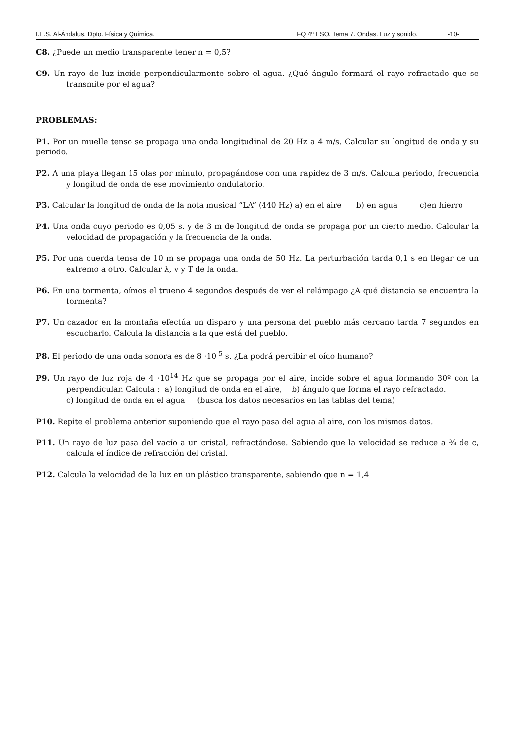I.E.S. Al-Ándalus. Dpto. Física y Química. FQ 4º ESO. Tema 7. Ondas. Luz y sonido. -10-
C8. ¿Puede un medio transparente tener n = 0,5?
C9. Un rayo de luz incide perpendicularmente sobre el agua. ¿Qué ángulo formará el rayo refractado que se transmite por el agua?
PROBLEMAS:
P1. Por un muelle tenso se propaga una onda longitudinal de 20 Hz a 4 m/s. Calcular su longitud de onda y su periodo.
P2. A una playa llegan 15 olas por minuto, propagándose con una rapidez de 3 m/s. Calcula periodo, frecuencia y longitud de onda de ese movimiento ondulatorio.
P3. Calcular la longitud de onda de la nota musical “LA” (440 Hz) a) en el aire b) en agua c)en hierro
P4. Una onda cuyo periodo es 0,05 s. y de 3 m de longitud de onda se propaga por un cierto medio. Calcular la velocidad de propagación y la frecuencia de la onda.
P5. Por una cuerda tensa de 10 m se propaga una onda de 50 Hz. La perturbación tarda 0,1 s en llegar de un extremo a otro. Calcular λ, v y T de la onda.
P6. En una tormenta, oímos el trueno 4 segundos después de ver el relámpago ¿A qué distancia se encuentra la tormenta?
P7. Un cazador en la montaña efectúa un disparo y una persona del pueblo más cercano tarda 7 segundos en escucharlo. Calcula la distancia a la que está del pueblo.
P8. El periodo de una onda sonora es de 8 ·10<sup>-5</sup> s. ¿La podrá percibir el oído humano?
P9. Un rayo de luz roja de 4 ·10<sup>14</sup> Hz que se propaga por el aire, incide sobre el agua formando 30º con la perpendicular. Calcula : a) longitud de onda en el aire, b) ángulo que forma el rayo refractado.
c) longitud de onda en el agua (busca los datos necesarios en las tablas del tema)
P10. Repite el problema anterior suponiendo que el rayo pasa del agua al aire, con los mismos datos.
P11. Un rayo de luz pasa del vacío a un cristal, refractándose. Sabiendo que la velocidad se reduce a ¾ de c, calcula el índice de refracción del cristal.
P12. Calcula la velocidad de la luz en un plástico transparente, sabiendo que n = 1,4